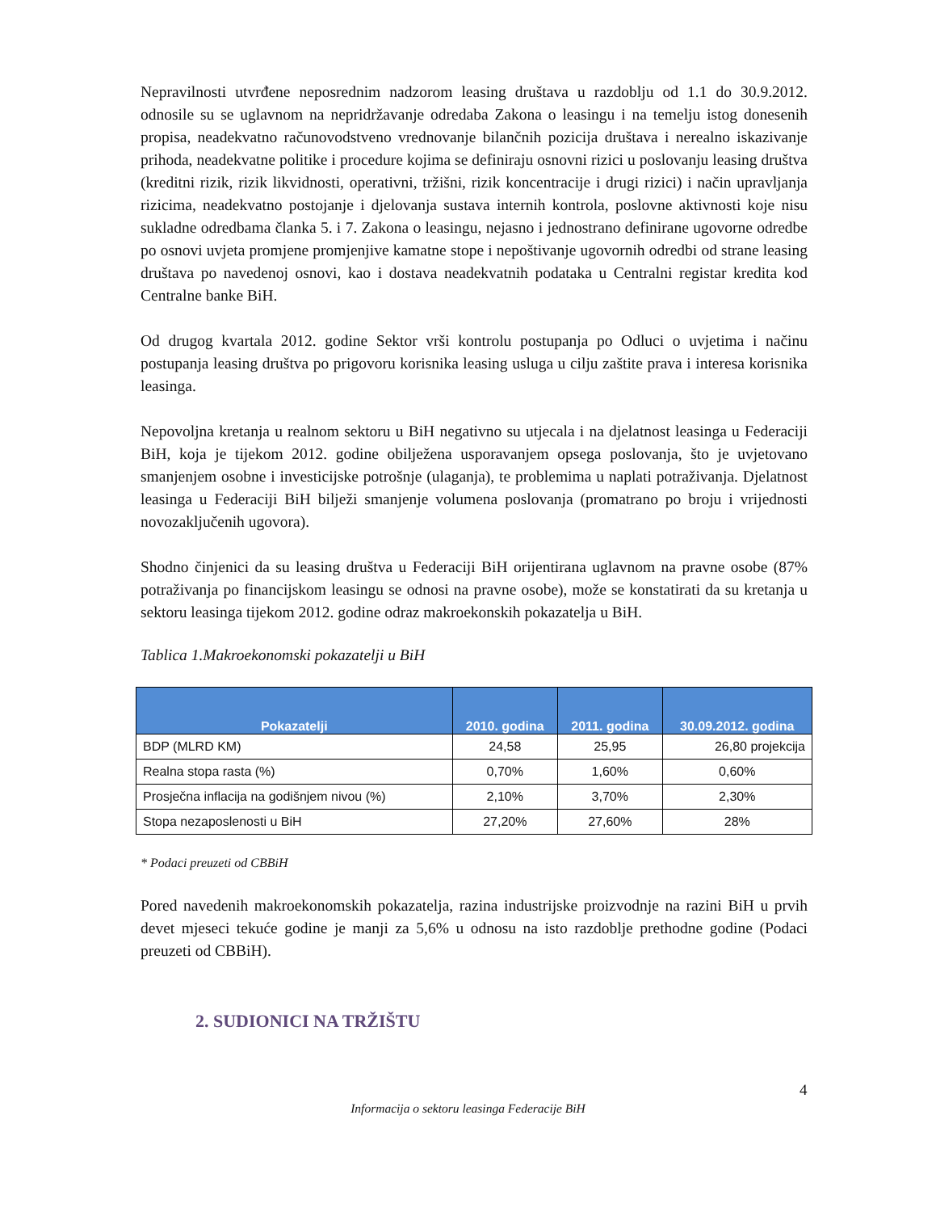Nepravilnosti utvrđene neposrednim nadzorom leasing društava u razdoblju od 1.1 do 30.9.2012. odnosile su se uglavnom na nepridržavanje odredaba Zakona o leasingu i na temelju istog donesenih propisa, neadekvatno računovodstveno vrednovanje bilančnih pozicija društava i nerealno iskazivanje prihoda, neadekvatne politike i procedure kojima se definiraju osnovni rizici u poslovanju leasing društva (kreditni rizik, rizik likvidnosti, operativni, tržišni, rizik koncentracije i drugi rizici) i način upravljanja rizicima, neadekvatno postojanje i djelovanja sustava internih kontrola, poslovne aktivnosti koje nisu sukladne odredbama članka 5. i 7. Zakona o leasingu, nejasno i jednostrano definirane ugovorne odredbe po osnovi uvjeta promjene promjenjive kamatne stope i nepoštivanje ugovornih odredbi od strane leasing društava po navedenoj osnovi, kao i dostava neadekvatnih podataka u Centralni registar kredita kod Centralne banke BiH.
Od drugog kvartala 2012. godine Sektor vrši kontrolu postupanja po Odluci o uvjetima i načinu postupanja leasing društva po prigovoru korisnika leasing usluga u cilju zaštite prava i interesa korisnika leasinga.
Nepovoljna kretanja u realnom sektoru u BiH negativno su utjecala i na djelatnost leasinga u Federaciji BiH, koja je tijekom 2012. godine obilježena usporavanjem opsega poslovanja, što je uvjetovano smanjenjem osobne i investicijske potrošnje (ulaganja), te problemima u naplati potraživanja. Djelatnost leasinga u Federaciji BiH bilježi smanjenje volumena poslovanja (promatrano po broju i vrijednosti novozaključenih ugovora).
Shodno činjenici da su leasing društva u Federaciji BiH orijentirana uglavnom na pravne osobe (87% potraživanja po financijskom leasingu se odnosi na pravne osobe), može se konstatirati da su kretanja u sektoru leasinga tijekom 2012. godine odraz makroekonskih pokazatelja u BiH.
Tablica 1.Makroekonomski pokazatelji u BiH
| Pokazatelji | 2010. godina | 2011. godina | 30.09.2012. godina |
| --- | --- | --- | --- |
| BDP (MLRD KM) | 24,58 | 25,95 | 26,80 projekcija |
| Realna stopa rasta (%) | 0,70% | 1,60% | 0,60% |
| Prosječna inflacija na godišnjem nivou (%) | 2,10% | 3,70% | 2,30% |
| Stopa nezaposlenosti u BiH | 27,20% | 27,60% | 28% |
* Podaci preuzeti od CBBiH
Pored navedenih makroekonomskih pokazatelja, razina industrijske proizvodnje na razini BiH u prvih devet mjeseci tekuće godine je manji za 5,6% u odnosu na isto razdoblje prethodne godine (Podaci preuzeti od CBBiH).
2. SUDIONICI NA TRŽIŠTU
4
Informacija o sektoru leasinga Federacije BiH